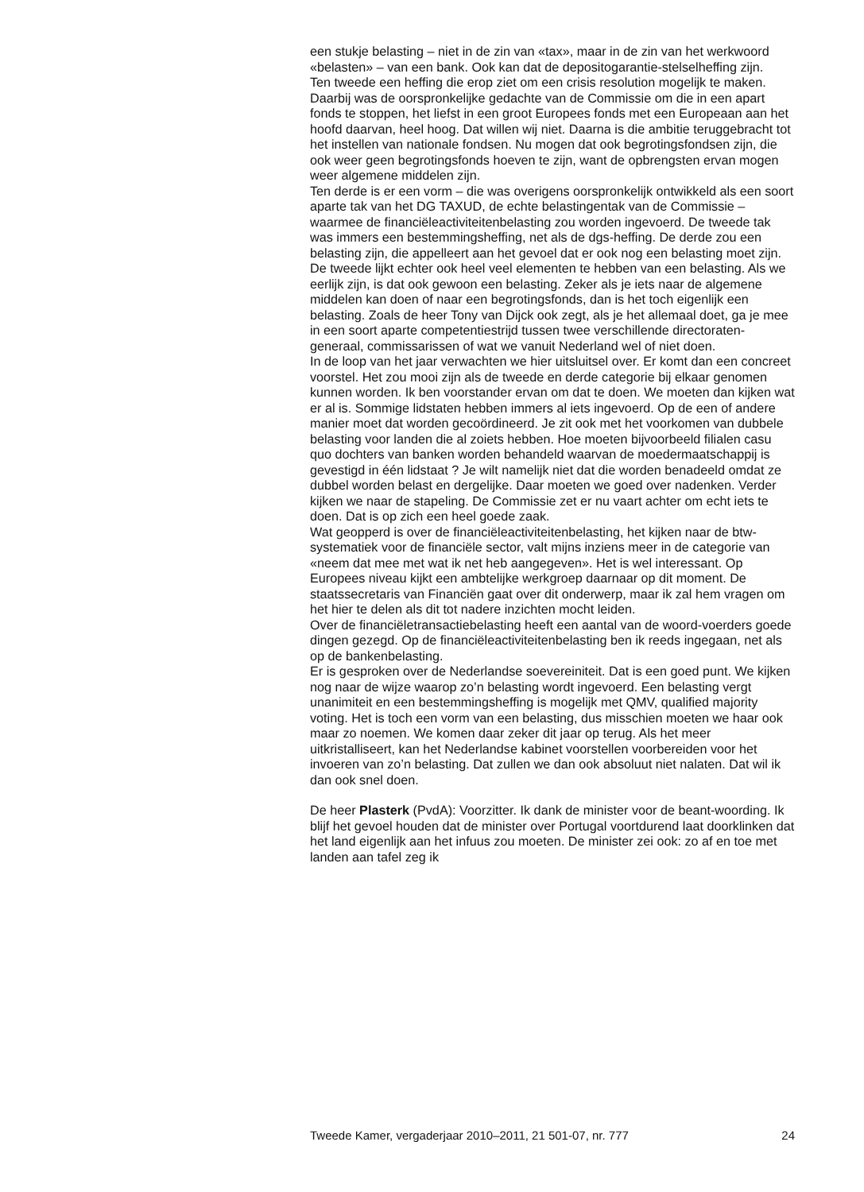een stukje belasting – niet in de zin van «tax», maar in de zin van het werkwoord «belasten» – van een bank. Ook kan dat de depositogarantie-stelselheffing zijn.
Ten tweede een heffing die erop ziet om een crisis resolution mogelijk te maken. Daarbij was de oorspronkelijke gedachte van de Commissie om die in een apart fonds te stoppen, het liefst in een groot Europees fonds met een Europeaan aan het hoofd daarvan, heel hoog. Dat willen wij niet. Daarna is die ambitie teruggebracht tot het instellen van nationale fondsen. Nu mogen dat ook begrotingsfondsen zijn, die ook weer geen begrotingsfonds hoeven te zijn, want de opbrengsten ervan mogen weer algemene middelen zijn.
Ten derde is er een vorm – die was overigens oorspronkelijk ontwikkeld als een soort aparte tak van het DG TAXUD, de echte belastingentak van de Commissie – waarmee de financiëleactiviteitenbelasting zou worden ingevoerd. De tweede tak was immers een bestemmingsheffing, net als de dgs-heffing. De derde zou een belasting zijn, die appelleert aan het gevoel dat er ook nog een belasting moet zijn. De tweede lijkt echter ook heel veel elementen te hebben van een belasting. Als we eerlijk zijn, is dat ook gewoon een belasting. Zeker als je iets naar de algemene middelen kan doen of naar een begrotingsfonds, dan is het toch eigenlijk een belasting. Zoals de heer Tony van Dijck ook zegt, als je het allemaal doet, ga je mee in een soort aparte competentiestrijd tussen twee verschillende directoraten-generaal, commissarissen of wat we vanuit Nederland wel of niet doen.
In de loop van het jaar verwachten we hier uitsluitsel over. Er komt dan een concreet voorstel. Het zou mooi zijn als de tweede en derde categorie bij elkaar genomen kunnen worden. Ik ben voorstander ervan om dat te doen. We moeten dan kijken wat er al is. Sommige lidstaten hebben immers al iets ingevoerd. Op de een of andere manier moet dat worden gecoördineerd. Je zit ook met het voorkomen van dubbele belasting voor landen die al zoiets hebben. Hoe moeten bijvoorbeeld filialen casu quo dochters van banken worden behandeld waarvan de moedermaatschappij is gevestigd in één lidstaat ? Je wilt namelijk niet dat die worden benadeeld omdat ze dubbel worden belast en dergelijke. Daar moeten we goed over nadenken. Verder kijken we naar de stapeling. De Commissie zet er nu vaart achter om echt iets te doen. Dat is op zich een heel goede zaak.
Wat geopperd is over de financiëleactiviteitenbelasting, het kijken naar de btw-systematiek voor de financiële sector, valt mijns inziens meer in de categorie van «neem dat mee met wat ik net heb aangegeven». Het is wel interessant. Op Europees niveau kijkt een ambtelijke werkgroep daarnaar op dit moment. De staatssecretaris van Financiën gaat over dit onderwerp, maar ik zal hem vragen om het hier te delen als dit tot nadere inzichten mocht leiden.
Over de financiëletransactiebelasting heeft een aantal van de woord-voerders goede dingen gezegd. Op de financiëleactiviteitenbelasting ben ik reeds ingegaan, net als op de bankenbelasting.
Er is gesproken over de Nederlandse soevereiniteit. Dat is een goed punt. We kijken nog naar de wijze waarop zo’n belasting wordt ingevoerd. Een belasting vergt unanimiteit en een bestemmingsheffing is mogelijk met QMV, qualified majority voting. Het is toch een vorm van een belasting, dus misschien moeten we haar ook maar zo noemen. We komen daar zeker dit jaar op terug. Als het meer uitkristalliseert, kan het Nederlandse kabinet voorstellen voorbereiden voor het invoeren van zo’n belasting. Dat zullen we dan ook absoluut niet nalaten. Dat wil ik dan ook snel doen.
De heer Plasterk (PvdA): Voorzitter. Ik dank de minister voor de beant-woording. Ik blijf het gevoel houden dat de minister over Portugal voortdurend laat doorklinken dat het land eigenlijk aan het infuus zou moeten. De minister zei ook: zo af en toe met landen aan tafel zeg ik
Tweede Kamer, vergaderjaar 2010–2011, 21 501-07, nr. 777 24